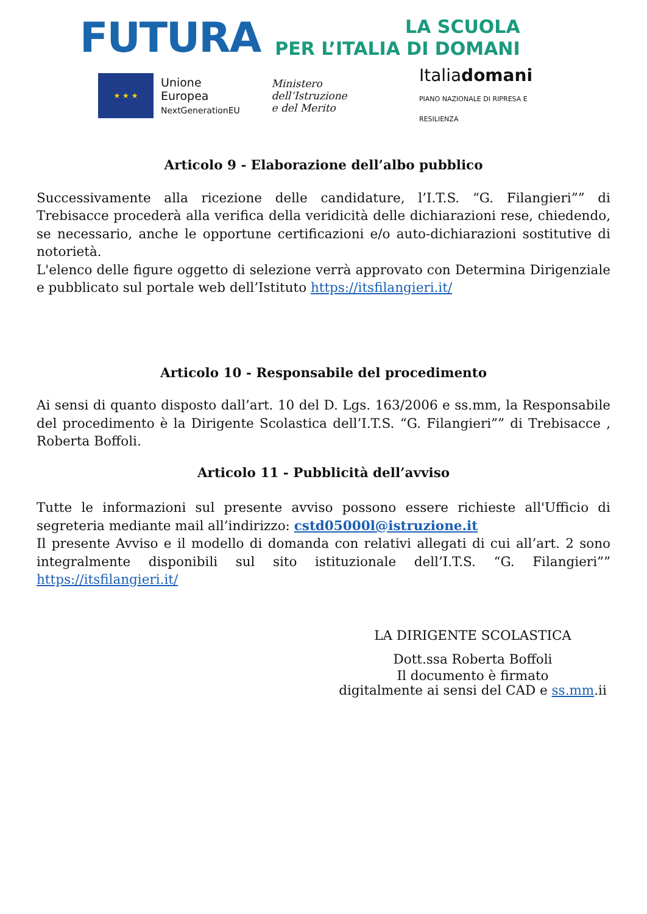FUTURA
LA SCUOLA
PER L’ITALIA DI DOMANI
★ ★ ★
Unione Europea
NextGenerationEU
Ministero dell’Istruzione
e del Merito
Italiadomani
PIANO NAZIONALE DI RIPRESA E RESILIENZA
Articolo 9 - Elaborazione dell’albo pubblico
Successivamente alla ricezione delle candidature, l’I.T.S. “G. Filangieri”” di Trebisacce procederà alla verifica della veridicità delle dichiarazioni rese, chiedendo, se necessario, anche le opportune certificazioni e/o auto-dichiarazioni sostitutive di notorietà.
L'elenco delle figure oggetto di selezione verrà approvato con Determina Dirigenziale e pubblicato sul portale web dell’Istituto https://itsfilangieri.it/
Articolo 10 - Responsabile del procedimento
Ai sensi di quanto disposto dall’art. 10 del D. Lgs. 163/2006 e ss.mm, la Responsabile del procedimento è la Dirigente Scolastica dell’I.T.S. “G. Filangieri”” di Trebisacce , Roberta Boffoli.
Articolo 11 - Pubblicità dell’avviso
Tutte le informazioni sul presente avviso possono essere richieste all'Ufficio di segreteria mediante mail all’indirizzo: cstd05000l@istruzione.it
Il presente Avviso e il modello di domanda con relativi allegati di cui all’art. 2 sono integralmente disponibili sul sito istituzionale dell’I.T.S. “G. Filangieri”” https://itsfilangieri.it/
LA DIRIGENTE SCOLASTICA
Dott.ssa Roberta Boffoli
Il documento è firmato
digitalmente ai sensi del CAD e ss.mm.ii